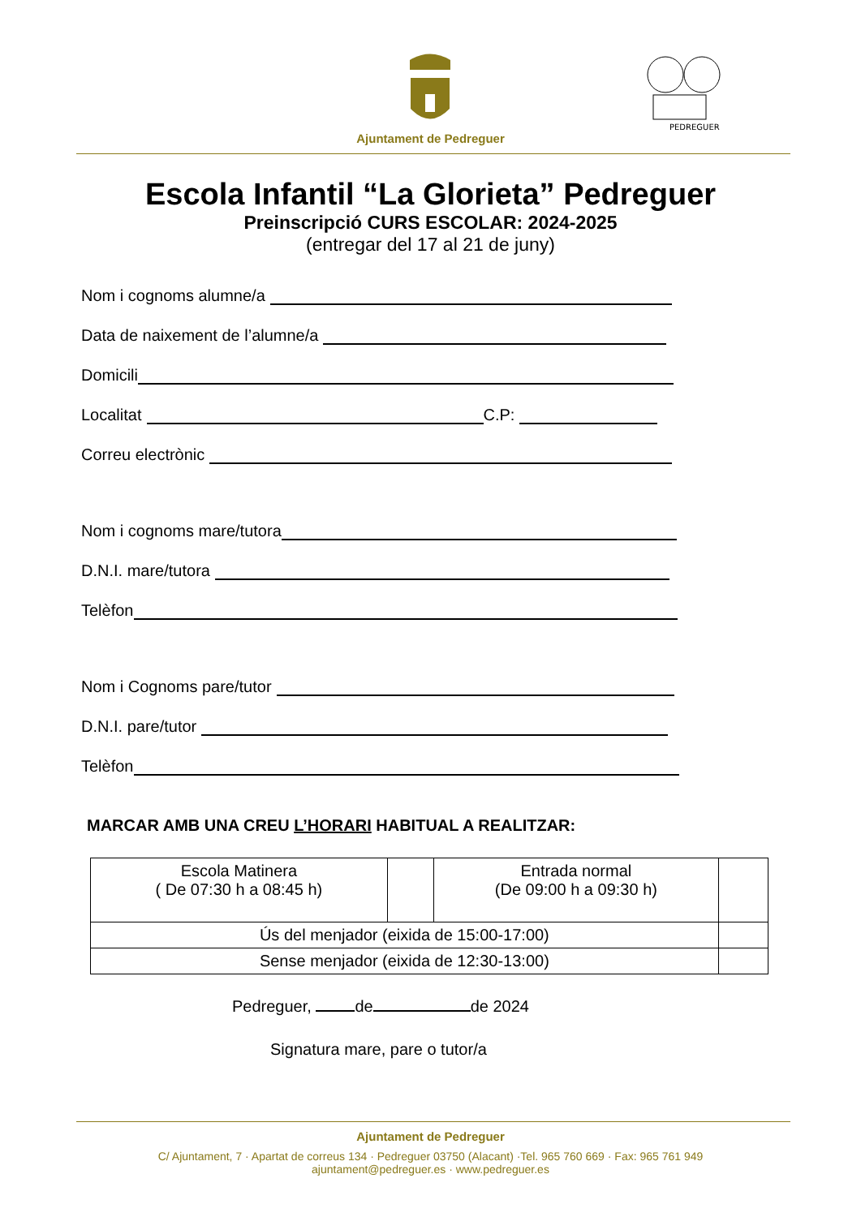Ajuntament de Pedreguer
PEDREGUER
Escola Infantil “La Glorieta” Pedreguer
Preinscripció CURS ESCOLAR: 2024-2025
(entregar del 17 al 21 de juny)
Nom i cognoms alumne/a
Data de naixement de l’alumne/a
Domicili
Localitat C.P:
Correu electrònic
Nom i cognoms mare/tutora
D.N.I. mare/tutora
Telèfon
Nom i Cognoms pare/tutor
D.N.I. pare/tutor
Telèfon
MARCAR AMB UNA CREU L’HORARI HABITUAL A REALITZAR:
| Escola Matinera ( De 07:30 h a 08:45 h) | | Entrada normal (De 09:00 h a 09:30 h) | |
| Ús del menjador (eixida de 15:00-17:00) | | | |
| Sense menjador (eixida de 12:30-13:00) | | | |
Pedreguer, de de 2024
Signatura mare, pare o tutor/a
Ajuntament de Pedreguer
C/ Ajuntament, 7 · Apartat de correus 134 · Pedreguer 03750 (Alacant) ·Tel. 965 760 669 · Fax: 965 761 949
ajuntament@pedreguer.es · www.pedreguer.es